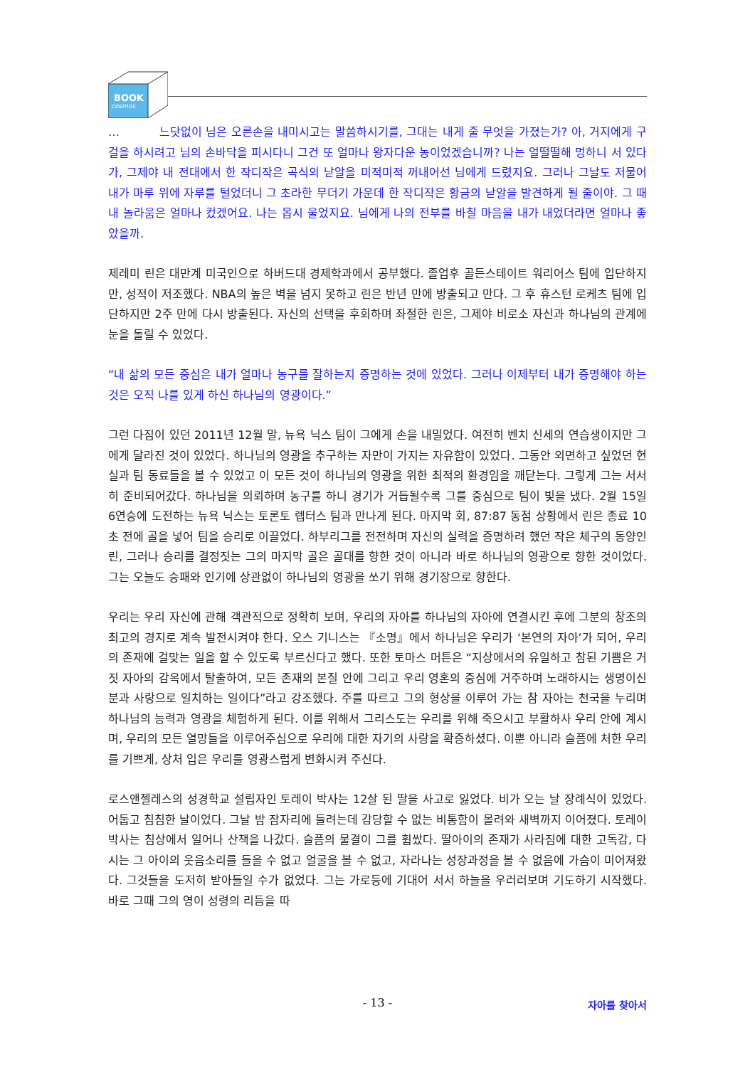BOOK
cosmos
… 느닷없이 님은 오른손을 내미시고는 말씀하시기를, 그대는 내게 줄 무엇을 가졌는가? 아, 거지에게 구걸을 하시려고 님의 손바닥을 피시다니 그건 또 얼마나 왕자다운 농이었겠습니까? 나는 얼떨떨해 멍하니 서 있다가, 그제야 내 전대에서 한 작디작은 곡식의 낟알을 미적미적 꺼내어선 님에게 드렸지요. 그러나 그날도 저물어 내가 마루 위에 자루를 털었더니 그 초라한 무더기 가운데 한 작디작은 황금의 낟알을 발견하게 될 줄이야. 그 때 내 놀라움은 얼마나 컸겠어요. 나는 몹시 울었지요. 님에게 나의 전부를 바칠 마음을 내가 내었더라면 얼마나 좋았을까.
제레미 린은 대만계 미국인으로 하버드대 경제학과에서 공부했다. 졸업후 골든스테이트 워리어스 팀에 입단하지만, 성적이 저조했다. NBA의 높은 벽을 넘지 못하고 린은 반년 만에 방출되고 만다. 그 후 휴스턴 로케츠 팀에 입단하지만 2주 만에 다시 방출된다. 자신의 선택을 후회하며 좌절한 린은, 그제야 비로소 자신과 하나님의 관계에 눈을 돌릴 수 있었다.
“내 삶의 모든 중심은 내가 얼마나 농구를 잘하는지 증명하는 것에 있었다. 그러나 이제부터 내가 증명해야 하는 것은 오직 나를 있게 하신 하나님의 영광이다.”
그런 다짐이 있던 2011년 12월 말, 뉴욕 닉스 팀이 그에게 손을 내밀었다. 여전히 벤치 신세의 연습생이지만 그에게 달라진 것이 있었다. 하나님의 영광을 추구하는 자만이 가지는 자유함이 있었다. 그동안 외면하고 싶었던 현실과 팀 동료들을 볼 수 있었고 이 모든 것이 하나님의 영광을 위한 최적의 환경임을 깨닫는다. 그렇게 그는 서서히 준비되어갔다. 하나님을 의뢰하며 농구를 하니 경기가 거듭될수록 그를 중심으로 팀이 빛을 냈다. 2월 15일 6연승에 도전하는 뉴욕 닉스는 토론토 렙터스 팀과 만나게 된다. 마지막 회, 87:87 동점 상황에서 린은 종료 10초 전에 골을 넣어 팀을 승리로 이끌었다. 하부리그를 전전하며 자신의 실력을 증명하려 했던 작은 체구의 동양인 린, 그러나 승리를 결정짓는 그의 마지막 골은 골대를 향한 것이 아니라 바로 하나님의 영광으로 향한 것이었다. 그는 오늘도 승패와 인기에 상관없이 하나님의 영광을 쏘기 위해 경기장으로 향한다.
우리는 우리 자신에 관해 객관적으로 정확히 보며, 우리의 자아를 하나님의 자아에 연결시킨 후에 그분의 창조의 최고의 경지로 계속 발전시켜야 한다. 오스 기니스는 『소명』에서 하나님은 우리가 ‘본연의 자아’가 되어, 우리의 존재에 걸맞는 일을 할 수 있도록 부르신다고 했다. 또한 토마스 머튼은 “지상에서의 유일하고 참된 기쁨은 거짓 자아의 감옥에서 탈출하여, 모든 존재의 본질 안에 그리고 우리 영혼의 중심에 거주하며 노래하시는 생명이신 분과 사랑으로 일치하는 일이다”라고 강조했다. 주를 따르고 그의 형상을 이루어 가는 참 자아는 천국을 누리며 하나님의 능력과 영광을 체험하게 된다. 이를 위해서 그리스도는 우리를 위해 죽으시고 부활하사 우리 안에 계시며, 우리의 모든 열망들을 이루어주심으로 우리에 대한 자기의 사랑을 확증하셨다. 이뿐 아니라 슬픔에 처한 우리를 기쁘게, 상처 입은 우리를 영광스럽게 변화시켜 주신다.
로스앤젤레스의 성경학교 설립자인 토레이 박사는 12살 된 딸을 사고로 잃었다. 비가 오는 날 장례식이 있었다. 어둡고 침침한 날이었다. 그날 밤 잠자리에 들려는데 감당할 수 없는 비통함이 몰려와 새벽까지 이어졌다. 토레이 박사는 침상에서 일어나 산책을 나갔다. 슬픔의 물결이 그를 휩쌌다. 딸아이의 존재가 사라짐에 대한 고독감, 다시는 그 아이의 웃음소리를 들을 수 없고 얼굴을 볼 수 없고, 자라나는 성장과정을 볼 수 없음에 가슴이 미어져왔다. 그것들을 도저히 받아들일 수가 없었다. 그는 가로등에 기대어 서서 하늘을 우러러보며 기도하기 시작했다. 바로 그때 그의 영이 성령의 리듬을 따
- 13 -
자아를 찾아서